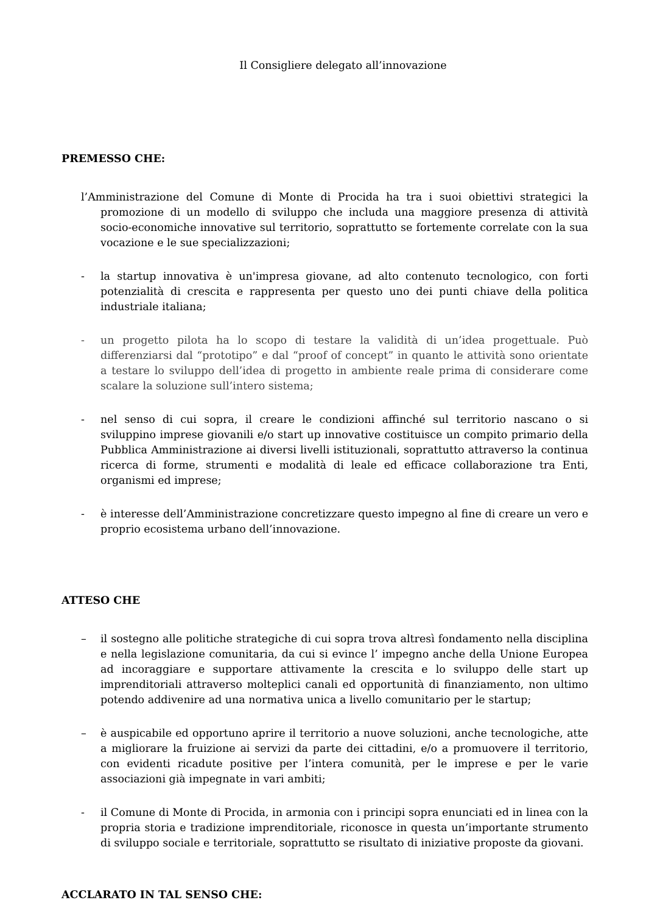Il Consigliere delegato all’innovazione
PREMESSO CHE:
l’Amministrazione del Comune di Monte di Procida ha tra i suoi obiettivi strategici la promozione di un modello di sviluppo che includa una maggiore presenza di attività socio-economiche innovative sul territorio, soprattutto se fortemente correlate con la sua vocazione e le sue specializzazioni;
- la startup innovativa è un'impresa giovane, ad alto contenuto tecnologico, con forti potenzialità di crescita e rappresenta per questo uno dei punti chiave della politica industriale italiana;
- un progetto pilota ha lo scopo di testare la validità di un’idea progettuale. Può differenziarsi dal “prototipo” e dal “proof of concept” in quanto le attività sono orientate a testare lo sviluppo dell’idea di progetto in ambiente reale prima di considerare come scalare la soluzione sull’intero sistema;
- nel senso di cui sopra, il creare le condizioni affinché sul territorio nascano o si sviluppino imprese giovanili e/o start up innovative costituisce un compito primario della Pubblica Amministrazione ai diversi livelli istituzionali, soprattutto attraverso la continua ricerca di forme, strumenti e modalità di leale ed efficace collaborazione tra Enti, organismi ed imprese;
- è interesse dell’Amministrazione concretizzare questo impegno al fine di creare un vero e proprio ecosistema urbano dell’innovazione.
ATTESO CHE
– il sostegno alle politiche strategiche di cui sopra trova altresì fondamento nella disciplina e nella legislazione comunitaria, da cui si evince l’ impegno anche della Unione Europea ad incoraggiare e supportare attivamente la crescita e lo sviluppo delle start up imprenditoriali attraverso molteplici canali ed opportunità di finanziamento, non ultimo potendo addivenire ad una normativa unica a livello comunitario per le startup;
– è auspicabile ed opportuno aprire il territorio a nuove soluzioni, anche tecnologiche, atte a migliorare la fruizione ai servizi da parte dei cittadini, e/o a promuovere il territorio, con evidenti ricadute positive per l’intera comunità, per le imprese e per le varie associazioni già impegnate in vari ambiti;
- il Comune di Monte di Procida, in armonia con i principi sopra enunciati ed in linea con la propria storia e tradizione imprenditoriale, riconosce in questa un’importante strumento di sviluppo sociale e territoriale, soprattutto se risultato di iniziative proposte da giovani.
ACCLARATO IN TAL SENSO CHE: